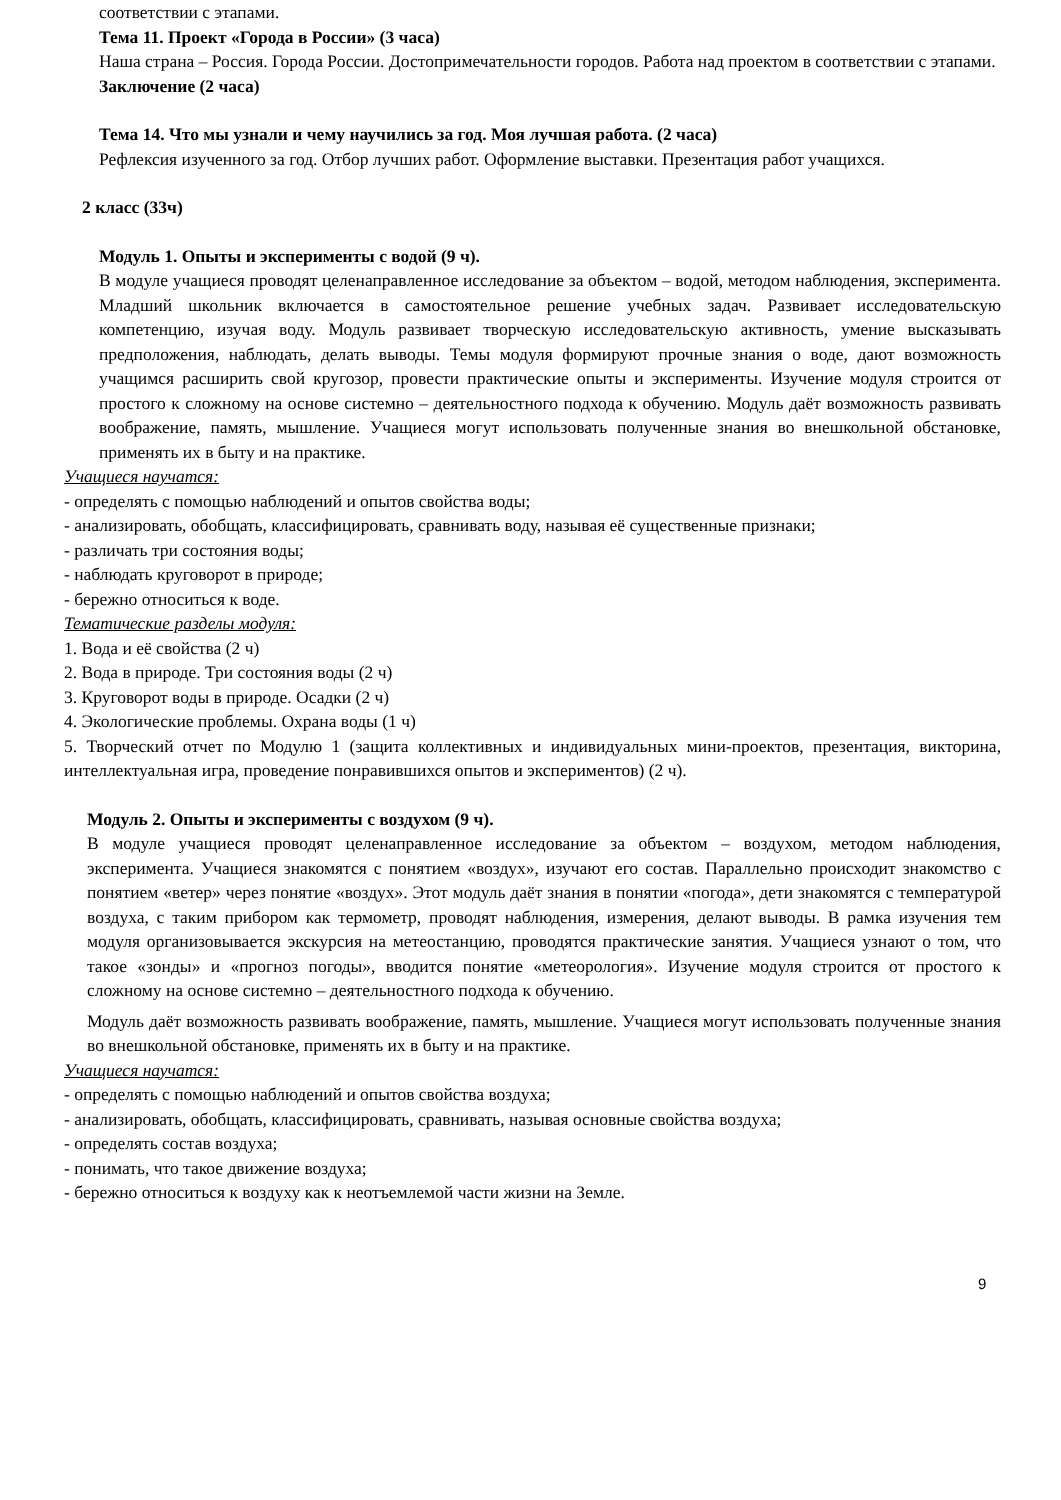соответствии с этапами.
Тема 11. Проект «Города в России» (3 часа)
Наша страна – Россия. Города России. Достопримечательности городов. Работа над проектом в соответствии с этапами.
Заключение (2 часа)
Тема 14. Что мы узнали и чему научились за год. Моя лучшая работа. (2 часа)
Рефлексия изученного за год. Отбор лучших работ. Оформление выставки. Презентация работ учащихся.
2 класс (33ч)
Модуль 1. Опыты и эксперименты с водой (9 ч).
В модуле учащиеся проводят целенаправленное исследование за объектом – водой, методом наблюдения, эксперимента. Младший школьник включается в самостоятельное решение учебных задач. Развивает исследовательскую компетенцию, изучая воду. Модуль развивает творческую исследовательскую активность, умение высказывать предположения, наблюдать, делать выводы. Темы модуля формируют прочные знания о воде, дают возможность учащимся расширить свой кругозор, провести практические опыты и эксперименты. Изучение модуля строится от простого к сложному на основе системно – деятельностного подхода к обучению. Модуль даёт возможность развивать воображение, память, мышление. Учащиеся могут использовать полученные знания во внешкольной обстановке, применять их в быту и на практике.
Учащиеся научатся:
- определять с помощью наблюдений и опытов свойства воды;
- анализировать, обобщать, классифицировать, сравнивать воду, называя её существенные признаки;
- различать три состояния воды;
- наблюдать круговорот в природе;
- бережно относиться к воде.
Тематические разделы модуля:
1. Вода и её свойства (2 ч)
2. Вода в природе. Три состояния воды (2 ч)
3. Круговорот воды в природе. Осадки (2 ч)
4. Экологические проблемы. Охрана воды (1 ч)
5. Творческий отчет по Модулю 1 (защита коллективных и индивидуальных мини-проектов, презентация, викторина, интеллектуальная игра, проведение понравившихся опытов и экспериментов) (2 ч).
Модуль 2. Опыты и эксперименты с воздухом (9 ч).
В модуле учащиеся проводят целенаправленное исследование за объектом – воздухом, методом наблюдения, эксперимента. Учащиеся знакомятся с понятием «воздух», изучают его состав. Параллельно происходит знакомство с понятием «ветер» через понятие «воздух». Этот модуль даёт знания в понятии «погода», дети знакомятся с температурой воздуха, с таким прибором как термометр, проводят наблюдения, измерения, делают выводы. В рамка изучения тем модуля организовывается экскурсия на метеостанцию, проводятся практические занятия. Учащиеся узнают о том, что такое «зонды» и «прогноз погоды», вводится понятие «метеорология». Изучение модуля строится от простого к сложному на основе системно – деятельностного подхода к обучению.
Модуль даёт возможность развивать воображение, память, мышление. Учащиеся могут использовать полученные знания во внешкольной обстановке, применять их в быту и на практике.
Учащиеся научатся:
- определять с помощью наблюдений и опытов свойства воздуха;
- анализировать, обобщать, классифицировать, сравнивать, называя основные свойства воздуха;
- определять состав воздуха;
- понимать, что такое движение воздуха;
- бережно относиться к воздуху как к неотъемлемой части жизни на Земле.
9